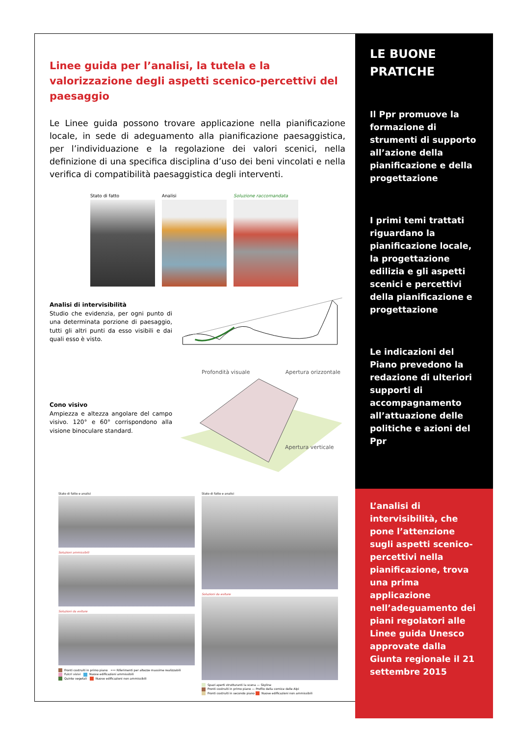Linee guida per l’analisi, la tutela e la valorizzazione degli aspetti scenico-percettivi del paesaggio
Le Linee guida possono trovare applicazione nella pianificazione locale, in sede di adeguamento alla pianificazione paesaggistica, per l’individuazione e la regolazione dei valori scenici, nella definizione di una specifica disciplina d’uso dei beni vincolati e nella verifica di compatibilità paesaggistica degli interventi.
Stato di fatto Analisi Soluzione raccomandata
Analisi di intervisibilità
Studio che evidenzia, per ogni punto di una determinata porzione di paesaggio, tutti gli altri punti da esso visibili e dai quali esso è visto.
Cono visivo
Ampiezza e altezza angolare del campo visivo. 120° e 60° corrispondono alla visione binoculare standard.
Profondità visuale Apertura orizzontale
Apertura verticale
Stato di fatto e analisi
Soluzioni ammissibili
Soluzioni da evitare
Fronti costruiti in primo piano ••• Riferimenti per altezze massime realizzabili
Fulcri visivi Nuove edificazioni ammissibili
Quinte vegetali Nuove edificazioni non ammissibili
Stato di fatto e analisi
Soluzioni da evitare
Spazi aperti strutturanti la scena — Skyline
Fronti costruiti in primo piano — Profilo della cornice delle Alpi
Fronti costruiti in secondo piano Nuove edificazioni non ammissibili
LE BUONE PRATICHE
Il Ppr promuove la formazione di strumenti di supporto all’azione della pianificazione e della progettazione
I primi temi trattati riguardano la pianificazione locale, la progettazione edilizia e gli aspetti scenici e percettivi della pianificazione e progettazione
Le indicazioni del Piano prevedono la redazione di ulteriori supporti di accompagnamento all’attuazione delle politiche e azioni del Ppr
L’analisi di intervisibilità, che pone l’attenzione sugli aspetti scenico-percettivi nella pianificazione, trova una prima applicazione nell’adeguamento dei piani regolatori alle Linee guida Unesco approvate dalla Giunta regionale il 21 settembre 2015